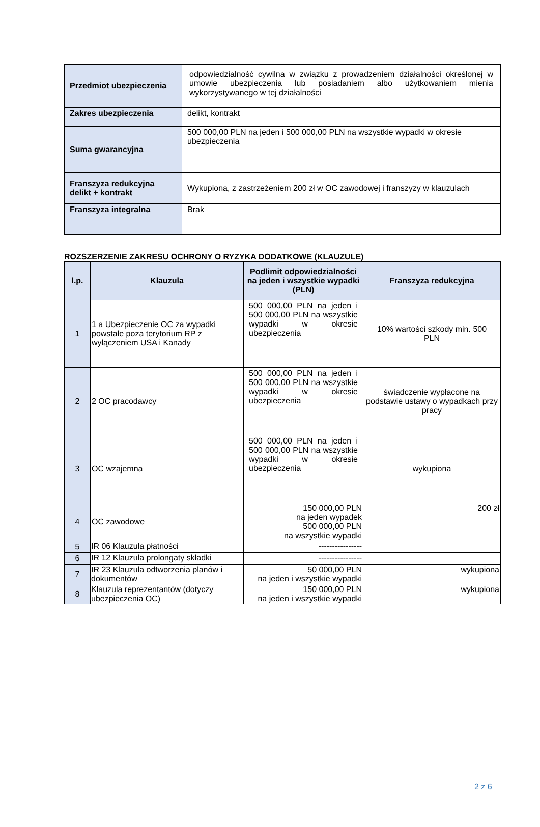| Przedmiot ubezpieczenia | odpowiedzialność cywilna w związku z prowadzeniem działalności określonej w umowie ubezpieczenia lub posiadaniem albo użytkowaniem mienia wykorzystywanego w tej działalności |
| Zakres ubezpieczenia | delikt, kontrakt |
| Suma gwarancyjna | 500 000,00 PLN na jeden i 500 000,00 PLN na wszystkie wypadki w okresie ubezpieczenia |
| Franszyza redukcyjna delikt + kontrakt | Wykupiona, z zastrzeżeniem 200 zł w OC zawodowej i franszyzy w klauzulach |
| Franszyza integralna | Brak |
ROZSZERZENIE ZAKRESU OCHRONY O RYZYKA DODATKOWE (KLAUZULE)
| l.p. | Klauzula | Podlimit odpowiedzialności na jeden i wszystkie wypadki (PLN) | Franszyza redukcyjna |
| --- | --- | --- | --- |
| 1 | 1 a Ubezpieczenie OC za wypadki powstałe poza terytorium RP z wyłączeniem USA i Kanady | 500 000,00 PLN na jeden i 500 000,00 PLN na wszystkie wypadki w okresie ubezpieczenia | 10% wartości szkody min. 500 PLN |
| 2 | 2 OC pracodawcy | 500 000,00 PLN na jeden i 500 000,00 PLN na wszystkie wypadki w okresie ubezpieczenia | świadczenie wypłacone na podstawie ustawy o wypadkach przy pracy |
| 3 | OC wzajemna | 500 000,00 PLN na jeden i 500 000,00 PLN na wszystkie wypadki w okresie ubezpieczenia | wykupiona |
| 4 | OC zawodowe | 150 000,00 PLN na jeden wypadek 500 000,00 PLN na wszystkie wypadki | 200 zł |
| 5 | IR 06 Klauzula płatności | ---------------- | |
| 6 | IR 12 Klauzula prolongaty składki | ---------------- | |
| 7 | IR 23 Klauzula odtworzenia planów i dokumentów | 50 000,00 PLN na jeden i wszystkie wypadki | wykupiona |
| 8 | Klauzula reprezentantów (dotyczy ubezpieczenia OC) | 150 000,00 PLN na jeden i wszystkie wypadki | wykupiona |
2 z 6